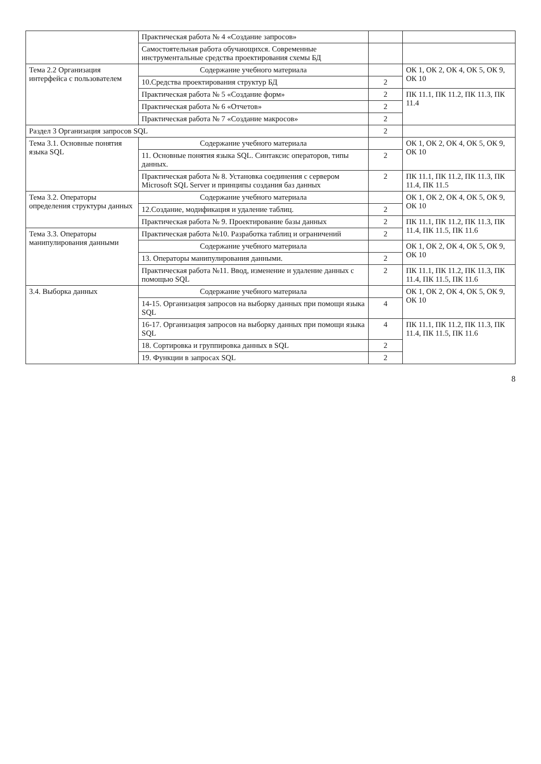| | Практическая работа № 4 «Создание запросов» | | |
| | Самостоятельная работа обучающихся. Современные инструментальные средства проектирования схемы БД | | |
| Тема 2.2 Организация интерфейса с пользователем | Содержание учебного материала | | ОК 1, ОК 2, ОК 4, ОК 5, ОК 9, ОК 10 |
| | 10.Средства проектирования структур БД | 2 | |
| | Практическая работа № 5 «Создание форм» | 2 | ПК 11.1, ПК 11.2, ПК 11.3, ПК 11.4 |
| | Практическая работа № 6 «Отчетов» | 2 | |
| | Практическая работа № 7 «Создание макросов» | 2 | |
| Раздел 3 Организация запросов SQL | | 2 | |
| Тема 3.1. Основные понятия языка SQL | Содержание учебного материала | | ОК 1, ОК 2, ОК 4, ОК 5, ОК 9, ОК 10 |
| | 11. Основные понятия языка SQL. Синтаксис операторов, типы данных. | 2 | |
| | Практическая работа № 8. Установка соединения с сервером Microsoft SQL Server и принципы создания баз данных | 2 | ПК 11.1, ПК 11.2, ПК 11.3, ПК 11.4, ПК 11.5 |
| Тема 3.2. Операторы определения структуры данных | Содержание учебного материала | | ОК 1, ОК 2, ОК 4, ОК 5, ОК 9, ОК 10 |
| | 12.Создание, модификация и удаление таблиц. | 2 | |
| | Практическая работа № 9. Проектирование базы данных | 2 | ПК 11.1, ПК 11.2, ПК 11.3, ПК 11.4, ПК 11.5, ПК 11.6 |
| Тема 3.3. Операторы манипулирования данными | Практическая работа №10. Разработка таблиц и ограничений | 2 | |
| | Содержание учебного материала | | ОК 1, ОК 2, ОК 4, ОК 5, ОК 9, ОК 10 |
| | 13. Операторы манипулирования данными. | 2 | |
| | Практическая работа №11. Ввод, изменение и удаление данных с помощью SQL | 2 | ПК 11.1, ПК 11.2, ПК 11.3, ПК 11.4, ПК 11.5, ПК 11.6 |
| 3.4. Выборка данных | Содержание учебного материала | | ОК 1, ОК 2, ОК 4, ОК 5, ОК 9, ОК 10 |
| | 14-15. Организация запросов на выборку данных при помощи языка SQL | 4 | |
| | 16-17. Организация запросов на выборку данных при помощи языка SQL | 4 | ПК 11.1, ПК 11.2, ПК 11.3, ПК 11.4, ПК 11.5, ПК 11.6 |
| | 18. Сортировка и группировка данных в SQL | 2 | |
| | 19. Функции в запросах SQL | 2 | |
8